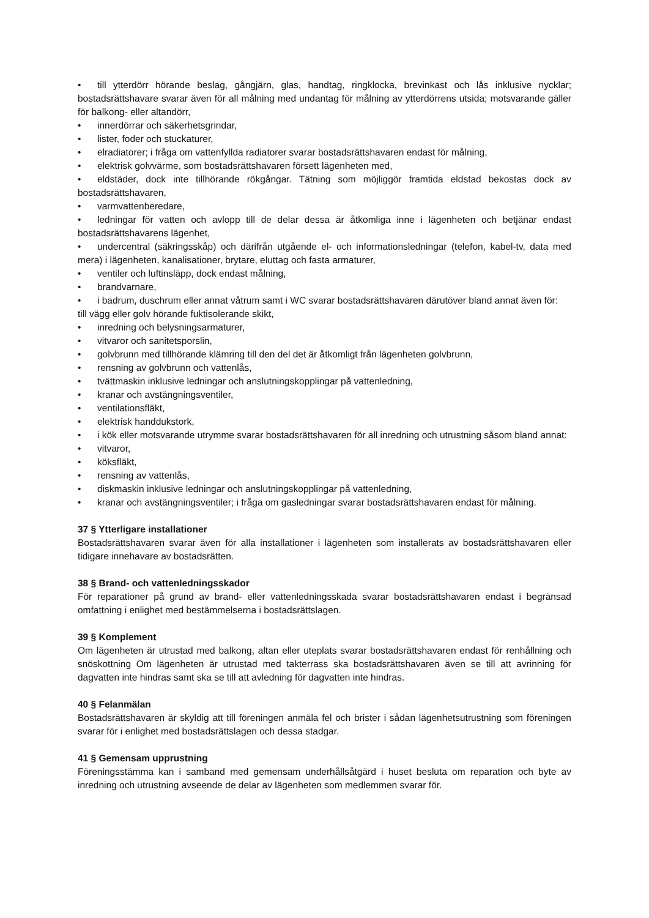• till ytterdörr hörande beslag, gångjärn, glas, handtag, ringklocka, brevinkast och lås inklusive nycklar; bostadsrättshavare svarar även för all målning med undantag för målning av ytterdörrens utsida; motsvarande gäller för balkong- eller altandörr,
• innerdörrar och säkerhetsgrindar,
• lister, foder och stuckaturer,
• elradiatorer; i fråga om vattenfyllda radiatorer svarar bostadsrättshavaren endast för målning,
• elektrisk golvvärme, som bostadsrättshavaren försett lägenheten med,
• eldstäder, dock inte tillhörande rökgångar. Tätning som möjliggör framtida eldstad bekostas dock av bostadsrättshavaren,
• varmvattenberedare,
• ledningar för vatten och avlopp till de delar dessa är åtkomliga inne i lägenheten och betjänar endast bostadsrättshavarens lägenhet,
• undercentral (säkringsskåp) och därifrån utgående el- och informationsledningar (telefon, kabel-tv, data med mera) i lägenheten, kanalisationer, brytare, eluttag och fasta armaturer,
• ventiler och luftinsläpp, dock endast målning,
• brandvarnare,
• i badrum, duschrum eller annat våtrum samt i WC svarar bostadsrättshavaren därutöver bland annat även för:
till vägg eller golv hörande fuktisolerande skikt,
• inredning och belysningsarmaturer,
• vitvaror och sanitetsporslin,
• golvbrunn med tillhörande klämring till den del det är åtkomligt från lägenheten golvbrunn,
• rensning av golvbrunn och vattenlås,
• tvättmaskin inklusive ledningar och anslutningskopplingar på vattenledning,
• kranar och avstängningsventiler,
• ventilationsfläkt,
• elektrisk handdukstork,
• i kök eller motsvarande utrymme svarar bostadsrättshavaren för all inredning och utrustning såsom bland annat:
• vitvaror,
• köksfläkt,
• rensning av vattenlås,
• diskmaskin inklusive ledningar och anslutningskopplingar på vattenledning,
• kranar och avstängningsventiler; i fråga om gasledningar svarar bostadsrättshavaren endast för målning.
37 § Ytterligare installationer
Bostadsrättshavaren svarar även för alla installationer i lägenheten som installerats av bostadsrättshavaren eller tidigare innehavare av bostadsrätten.
38 § Brand- och vattenledningsskador
För reparationer på grund av brand- eller vattenledningsskada svarar bostadsrättshavaren endast i begränsad omfattning i enlighet med bestämmelserna i bostadsrättslagen.
39 § Komplement
Om lägenheten är utrustad med balkong, altan eller uteplats svarar bostadsrättshavaren endast för renhållning och snöskottning Om lägenheten är utrustad med takterrass ska bostadsrättshavaren även se till att avrinning för dagvatten inte hindras samt ska se till att avledning för dagvatten inte hindras.
40 § Felanmälan
Bostadsrättshavaren är skyldig att till föreningen anmäla fel och brister i sådan lägenhetsutrustning som föreningen svarar för i enlighet med bostadsrättslagen och dessa stadgar.
41 § Gemensam upprustning
Föreningsstämma kan i samband med gemensam underhållsåtgärd i huset besluta om reparation och byte av inredning och utrustning avseende de delar av lägenheten som medlemmen svarar för.